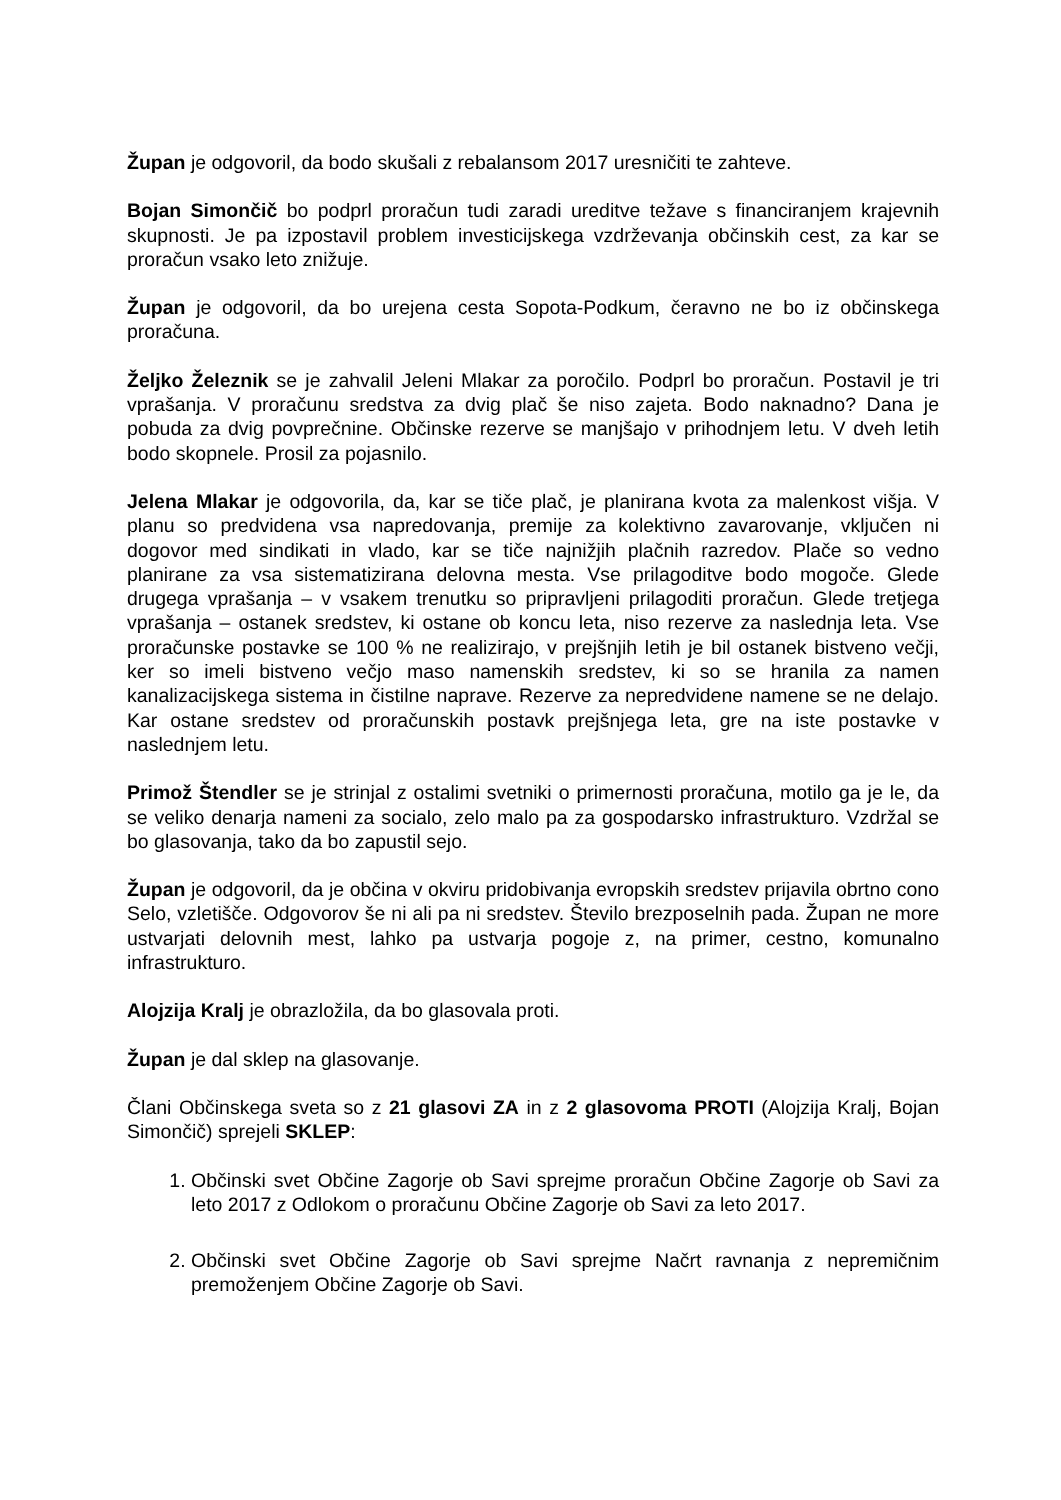Župan je odgovoril, da bodo skušali z rebalansom 2017 uresničiti te zahteve.
Bojan Simončič bo podprl proračun tudi zaradi ureditve težave s financiranjem krajevnih skupnosti. Je pa izpostavil problem investicijskega vzdrževanja občinskih cest, za kar se proračun vsako leto znižuje.
Župan je odgovoril, da bo urejena cesta Sopota-Podkum, čeravno ne bo iz občinskega proračuna.
Željko Železnik se je zahvalil Jeleni Mlakar za poročilo. Podprl bo proračun. Postavil je tri vprašanja. V proračunu sredstva za dvig plač še niso zajeta. Bodo naknadno? Dana je pobuda za dvig povprečnine. Občinske rezerve se manjšajo v prihodnjem letu. V dveh letih bodo skopnele. Prosil za pojasnilo.
Jelena Mlakar je odgovorila, da, kar se tiče plač, je planirana kvota za malenkost višja. V planu so predvidena vsa napredovanja, premije za kolektivno zavarovanje, vključen ni dogovor med sindikati in vlado, kar se tiče najnižjih plačnih razredov. Plače so vedno planirane za vsa sistematizirana delovna mesta. Vse prilagoditve bodo mogoče. Glede drugega vprašanja – v vsakem trenutku so pripravljeni prilagoditi proračun. Glede tretjega vprašanja – ostanek sredstev, ki ostane ob koncu leta, niso rezerve za naslednja leta. Vse proračunske postavke se 100 % ne realizirajo, v prejšnjih letih je bil ostanek bistveno večji, ker so imeli bistveno večjo maso namenskih sredstev, ki so se hranila za namen kanalizacijskega sistema in čistilne naprave. Rezerve za nepredvidene namene se ne delajo. Kar ostane sredstev od proračunskih postavk prejšnjega leta, gre na iste postavke v naslednjem letu.
Primož Štendler se je strinjal z ostalimi svetniki o primernosti proračuna, motilo ga je le, da se veliko denarja nameni za socialo, zelo malo pa za gospodarsko infrastrukturo. Vzdržal se bo glasovanja, tako da bo zapustil sejo.
Župan je odgovoril, da je občina v okviru pridobivanja evropskih sredstev prijavila obrtno cono Selo, vzletišče. Odgovorov še ni ali pa ni sredstev. Število brezposelnih pada. Župan ne more ustvarjati delovnih mest, lahko pa ustvarja pogoje z, na primer, cestno, komunalno infrastrukturo.
Alojzija Kralj je obrazložila, da bo glasovala proti.
Župan je dal sklep na glasovanje.
Člani Občinskega sveta so z 21 glasovi ZA in z 2 glasovoma PROTI (Alojzija Kralj, Bojan Simončič) sprejeli SKLEP:
1. Občinski svet Občine Zagorje ob Savi sprejme proračun Občine Zagorje ob Savi za leto 2017 z Odlokom o proračunu Občine Zagorje ob Savi za leto 2017.
2. Občinski svet Občine Zagorje ob Savi sprejme Načrt ravnanja z nepremičnim premoženjem Občine Zagorje ob Savi.